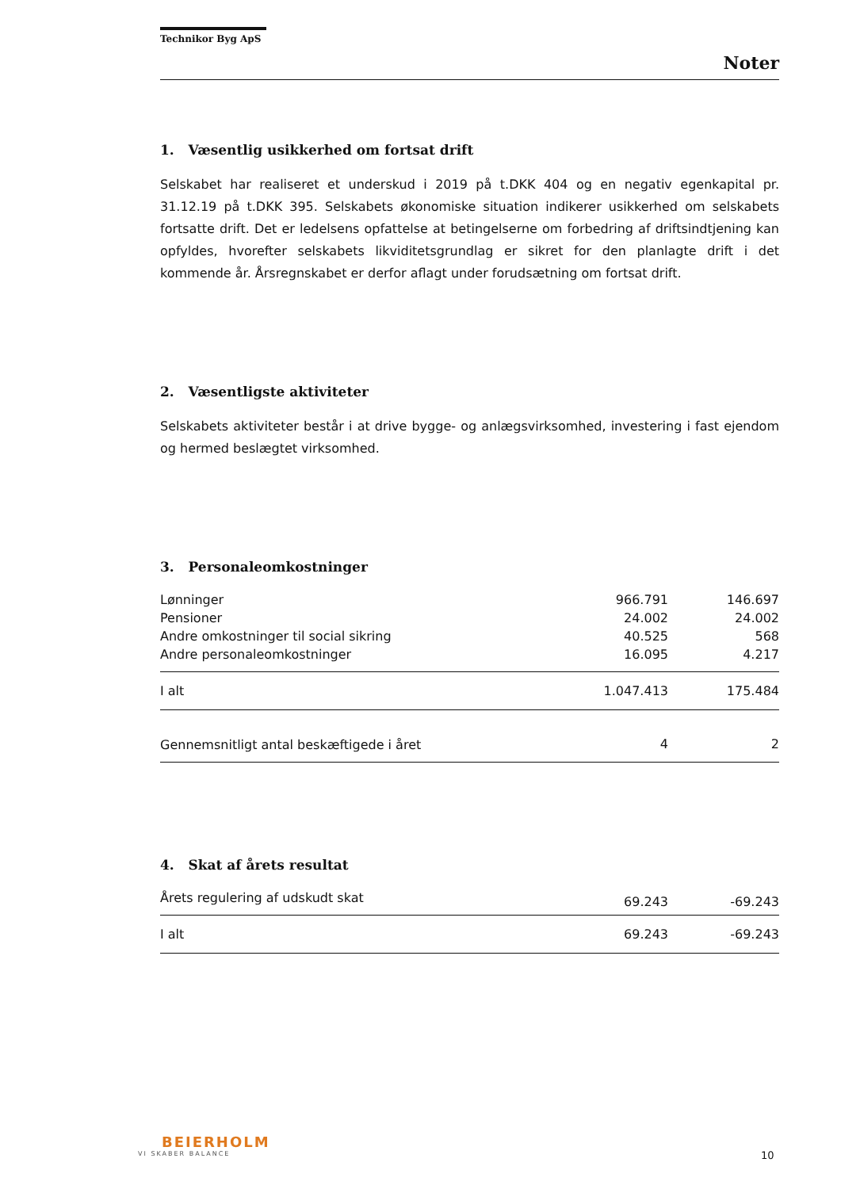Technikor Byg ApS
Noter
1. Væsentlig usikkerhed om fortsat drift
Selskabet har realiseret et underskud i 2019 på t.DKK 404 og en negativ egenkapital pr. 31.12.19 på t.DKK 395. Selskabets økonomiske situation indikerer usikkerhed om selskabets fortsatte drift. Det er ledelsens opfattelse at betingelserne om forbedring af driftsindtjening kan opfyldes, hvorefter selskabets likviditetsgrundlag er sikret for den planlagte drift i det kommende år. Årsregnskabet er derfor aflagt under forudsætning om fortsat drift.
2. Væsentligste aktiviteter
Selskabets aktiviteter består i at drive bygge- og anlægsvirksomhed, investering i fast ejendom og hermed beslægtet virksomhed.
3. Personaleomkostninger
| Lønninger | 966.791 | 146.697 |
| Pensioner | 24.002 | 24.002 |
| Andre omkostninger til social sikring | 40.525 | 568 |
| Andre personaleomkostninger | 16.095 | 4.217 |
| I alt | 1.047.413 | 175.484 |
| Gennemsnitligt antal beskæftigede i året | 4 | 2 |
4. Skat af årets resultat
| Årets regulering af udskudt skat | 69.243 | -69.243 |
| I alt | 69.243 | -69.243 |
BEIERHOLM
VI SKABER BALANCE
10